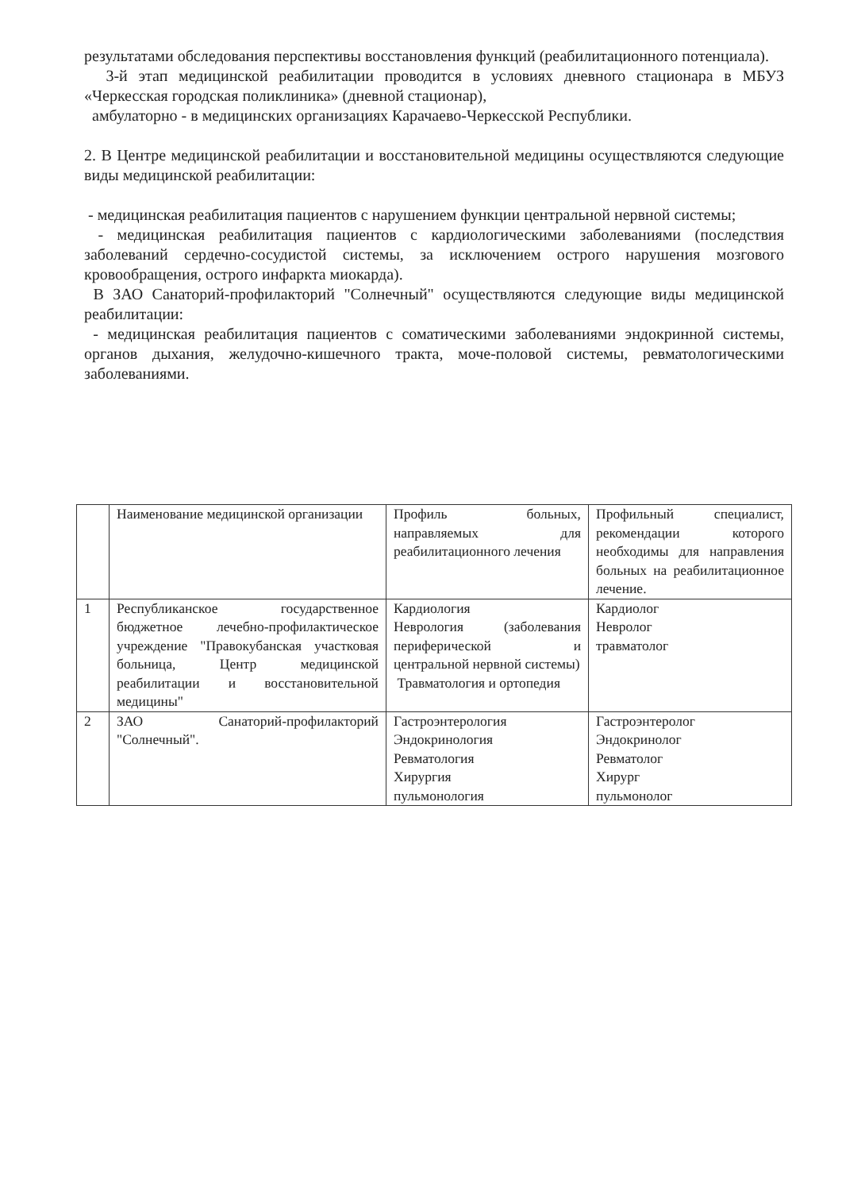результатами обследования перспективы восстановления функций (реабилитационного потенциала).
3-й этап медицинской реабилитации проводится в условиях дневного стационара в МБУЗ «Черкесская городская поликлиника» (дневной стационар),
амбулаторно - в медицинских организациях Карачаево-Черкесской Республики.
2. В Центре медицинской реабилитации и восстановительной медицины осуществляются следующие виды медицинской реабилитации:
- медицинская реабилитация пациентов с нарушением функции центральной нервной системы;
- медицинская реабилитация пациентов с кардиологическими заболеваниями (последствия заболеваний сердечно-сосудистой системы, за исключением острого нарушения мозгового кровообращения, острого инфаркта миокарда).
В ЗАО Санаторий-профилакторий "Солнечный" осуществляются следующие виды медицинской реабилитации:
- медицинская реабилитация пациентов с соматическими заболеваниями эндокринной системы, органов дыхания, желудочно-кишечного тракта, моче-половой системы, ревматологическими заболеваниями.
| | Наименование медицинской организации | Профиль больных, направляемых для реабилитационного лечения | Профильный специалист, рекомендации которого необходимы для направления больных на реабилитационное лечение. |
| 1 | Республиканское государственное бюджетное лечебно-профилактическое учреждение "Правокубанская участковая больница, Центр медицинской реабилитации и восстановительной медицины" | Кардиология Неврология (заболевания периферической и центральной нервной системы) Травматология и ортопедия | Кардиолог Невролог травматолог |
| 2 | ЗАО Санаторий-профилакторий "Солнечный". | Гастроэнтерология Эндокринология Ревматология Хирургия пульмонология | Гастроэнтеролог Эндокринолог Ревматолог Хирург пульмонолог |